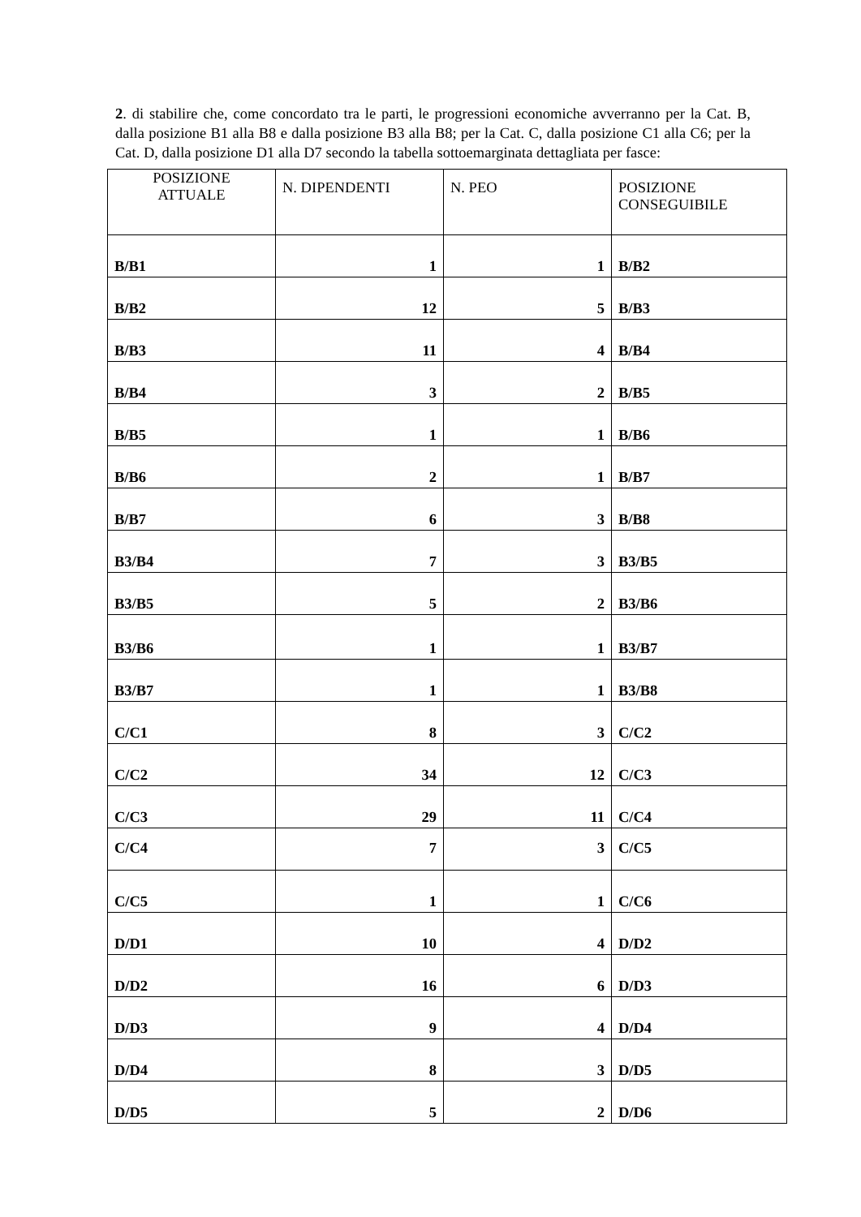2. di stabilire che, come concordato tra le parti, le progressioni economiche avverranno per la Cat. B, dalla posizione B1 alla B8 e dalla posizione B3 alla B8; per la Cat. C, dalla posizione C1 alla C6; per la Cat. D, dalla posizione D1 alla D7 secondo la tabella sottoemarginata dettagliata per fasce:
| POSIZIONE ATTUALE | N. DIPENDENTI | N. PEO | POSIZIONE CONSEGUIBILE |
| --- | --- | --- | --- |
| B/B1 | 1 | 1 | B/B2 |
| B/B2 | 12 | 5 | B/B3 |
| B/B3 | 11 | 4 | B/B4 |
| B/B4 | 3 | 2 | B/B5 |
| B/B5 | 1 | 1 | B/B6 |
| B/B6 | 2 | 1 | B/B7 |
| B/B7 | 6 | 3 | B/B8 |
| B3/B4 | 7 | 3 | B3/B5 |
| B3/B5 | 5 | 2 | B3/B6 |
| B3/B6 | 1 | 1 | B3/B7 |
| B3/B7 | 1 | 1 | B3/B8 |
| C/C1 | 8 | 3 | C/C2 |
| C/C2 | 34 | 12 | C/C3 |
| C/C3 | 29 | 11 | C/C4 |
| C/C4 | 7 | 3 | C/C5 |
| C/C5 | 1 | 1 | C/C6 |
| D/D1 | 10 | 4 | D/D2 |
| D/D2 | 16 | 6 | D/D3 |
| D/D3 | 9 | 4 | D/D4 |
| D/D4 | 8 | 3 | D/D5 |
| D/D5 | 5 | 2 | D/D6 |